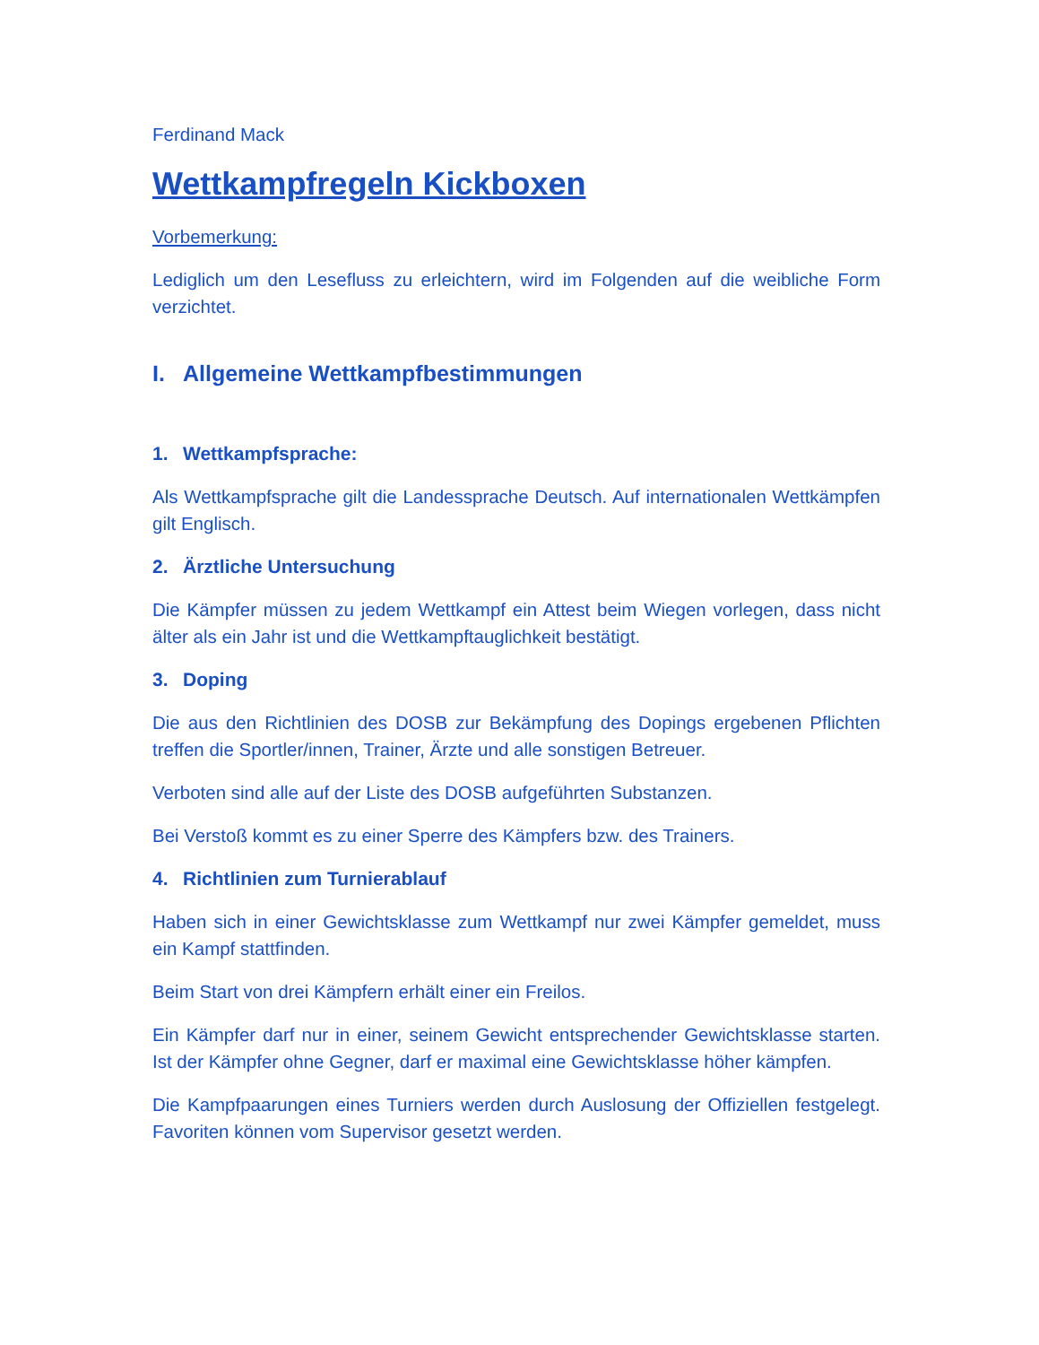Ferdinand Mack
Wettkampfregeln Kickboxen
Vorbemerkung:
Lediglich um den Lesefluss zu erleichtern, wird im Folgenden auf die weibliche Form verzichtet.
I. Allgemeine Wettkampfbestimmungen
1. Wettkampfsprache:
Als Wettkampfsprache gilt die Landessprache Deutsch. Auf internationalen Wettkämpfen gilt Englisch.
2. Ärztliche Untersuchung
Die Kämpfer müssen zu jedem Wettkampf ein Attest beim Wiegen vorlegen, dass nicht älter als ein Jahr ist und die Wettkampftauglichkeit bestätigt.
3. Doping
Die aus den Richtlinien des DOSB zur Bekämpfung des Dopings ergebenen Pflichten treffen die Sportler/innen, Trainer, Ärzte und alle sonstigen Betreuer.
Verboten sind alle auf der Liste des DOSB aufgeführten Substanzen.
Bei Verstoß kommt es zu einer Sperre des Kämpfers bzw. des Trainers.
4. Richtlinien zum Turnierablauf
Haben sich in einer Gewichtsklasse zum Wettkampf nur zwei Kämpfer gemeldet, muss ein Kampf stattfinden.
Beim Start von drei Kämpfern erhält einer ein Freilos.
Ein Kämpfer darf nur in einer, seinem Gewicht entsprechender Gewichtsklasse starten. Ist der Kämpfer ohne Gegner, darf er maximal eine Gewichtsklasse höher kämpfen.
Die Kampfpaarungen eines Turniers werden durch Auslosung der Offiziellen festgelegt. Favoriten können vom Supervisor gesetzt werden.